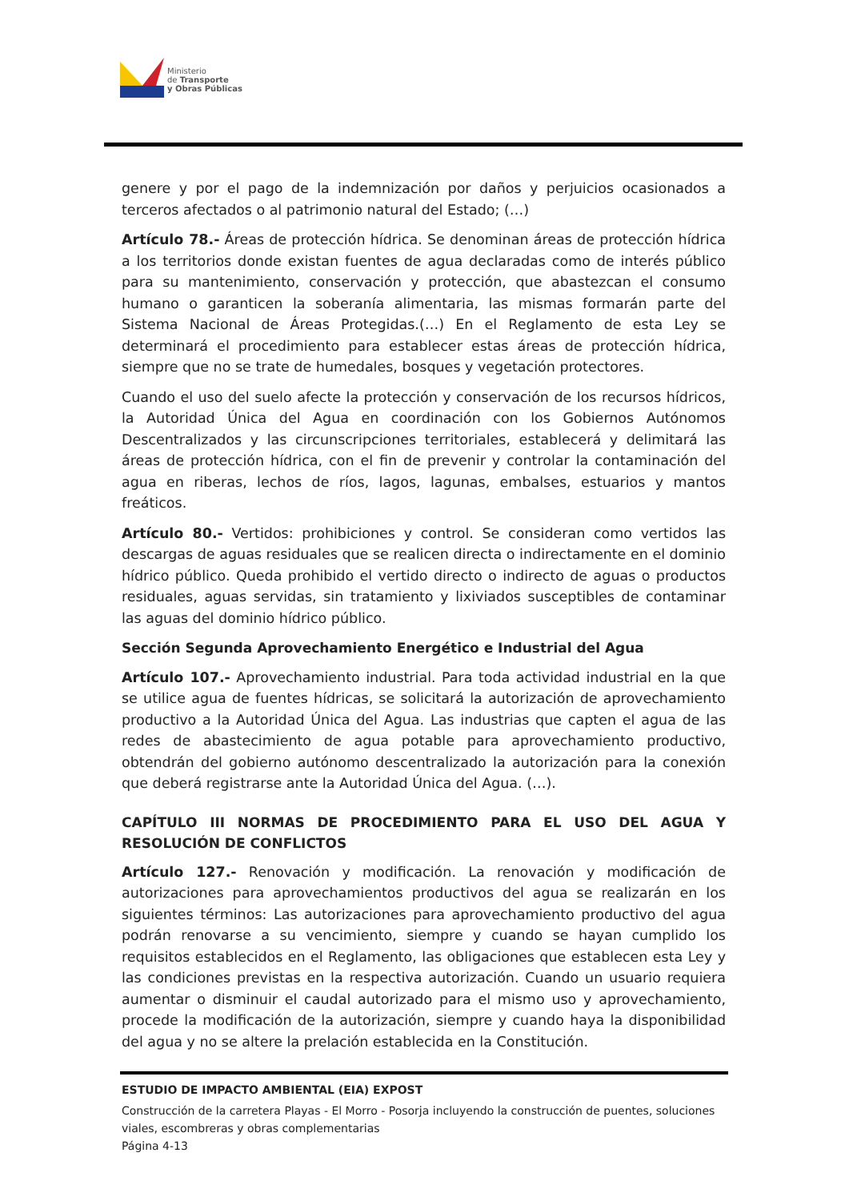Ministerio
de Transporte
y Obras Públicas
genere y por el pago de la indemnización por daños y perjuicios ocasionados a terceros afectados o al patrimonio natural del Estado; (…)
Artículo 78.- Áreas de protección hídrica. Se denominan áreas de protección hídrica a los territorios donde existan fuentes de agua declaradas como de interés público para su mantenimiento, conservación y protección, que abastezcan el consumo humano o garanticen la soberanía alimentaria, las mismas formarán parte del Sistema Nacional de Áreas Protegidas.(…) En el Reglamento de esta Ley se determinará el procedimiento para establecer estas áreas de protección hídrica, siempre que no se trate de humedales, bosques y vegetación protectores.
Cuando el uso del suelo afecte la protección y conservación de los recursos hídricos, la Autoridad Única del Agua en coordinación con los Gobiernos Autónomos Descentralizados y las circunscripciones territoriales, establecerá y delimitará las áreas de protección hídrica, con el fin de prevenir y controlar la contaminación del agua en riberas, lechos de ríos, lagos, lagunas, embalses, estuarios y mantos freáticos.
Artículo 80.- Vertidos: prohibiciones y control. Se consideran como vertidos las descargas de aguas residuales que se realicen directa o indirectamente en el dominio hídrico público. Queda prohibido el vertido directo o indirecto de aguas o productos residuales, aguas servidas, sin tratamiento y lixiviados susceptibles de contaminar las aguas del dominio hídrico público.
Sección Segunda Aprovechamiento Energético e Industrial del Agua
Artículo 107.- Aprovechamiento industrial. Para toda actividad industrial en la que se utilice agua de fuentes hídricas, se solicitará la autorización de aprovechamiento productivo a la Autoridad Única del Agua. Las industrias que capten el agua de las redes de abastecimiento de agua potable para aprovechamiento productivo, obtendrán del gobierno autónomo descentralizado la autorización para la conexión que deberá registrarse ante la Autoridad Única del Agua. (…).
CAPÍTULO III NORMAS DE PROCEDIMIENTO PARA EL USO DEL AGUA Y RESOLUCIÓN DE CONFLICTOS
Artículo 127.- Renovación y modificación. La renovación y modificación de autorizaciones para aprovechamientos productivos del agua se realizarán en los siguientes términos: Las autorizaciones para aprovechamiento productivo del agua podrán renovarse a su vencimiento, siempre y cuando se hayan cumplido los requisitos establecidos en el Reglamento, las obligaciones que establecen esta Ley y las condiciones previstas en la respectiva autorización. Cuando un usuario requiera aumentar o disminuir el caudal autorizado para el mismo uso y aprovechamiento, procede la modificación de la autorización, siempre y cuando haya la disponibilidad del agua y no se altere la prelación establecida en la Constitución.
ESTUDIO DE IMPACTO AMBIENTAL (EIA) EXPOST
Construcción de la carretera Playas - El Morro - Posorja incluyendo la construcción de puentes, soluciones viales, escombreras y obras complementarias
Página 4-13